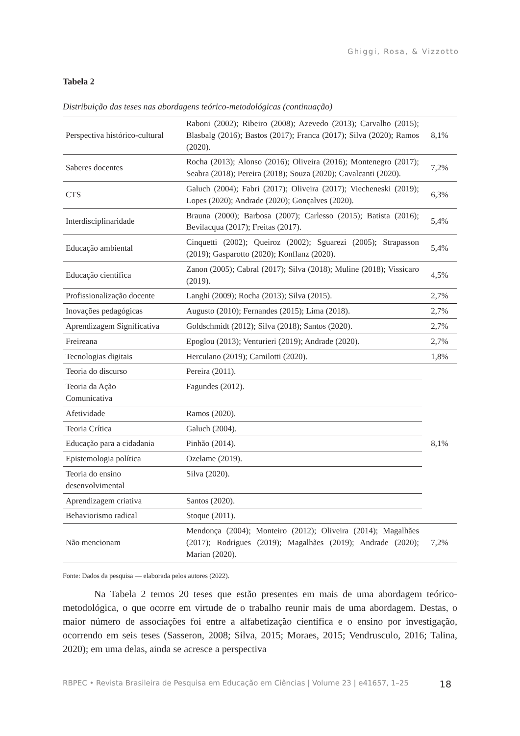Ghiggi, Rosa, & Vizzotto
Tabela 2
Distribuição das teses nas abordagens teórico-metodológicas (continuação)
| Perspectiva histórico-cultural | Raboni (2002); Ribeiro (2008); Azevedo (2013); Carvalho (2015); Blasbalg (2016); Bastos (2017); Franca (2017); Silva (2020); Ramos (2020). | 8,1% |
| Saberes docentes | Rocha (2013); Alonso (2016); Oliveira (2016); Montenegro (2017); Seabra (2018); Pereira (2018); Souza (2020); Cavalcanti (2020). | 7,2% |
| CTS | Galuch (2004); Fabri (2017); Oliveira (2017); Viecheneski (2019); Lopes (2020); Andrade (2020); Gonçalves (2020). | 6,3% |
| Interdisciplinaridade | Brauna (2000); Barbosa (2007); Carlesso (2015); Batista (2016); Bevilacqua (2017); Freitas (2017). | 5,4% |
| Educação ambiental | Cinquetti (2002); Queiroz (2002); Sguarezi (2005); Strapasson (2019); Gasparotto (2020); Konflanz (2020). | 5,4% |
| Educação científica | Zanon (2005); Cabral (2017); Silva (2018); Muline (2018); Vissicaro (2019). | 4,5% |
| Profissionalização docente | Langhi (2009); Rocha (2013); Silva (2015). | 2,7% |
| Inovações pedagógicas | Augusto (2010); Fernandes (2015); Lima (2018). | 2,7% |
| Aprendizagem Significativa | Goldschmidt (2012); Silva (2018); Santos (2020). | 2,7% |
| Freireana | Epoglou (2013); Venturieri (2019); Andrade (2020). | 2,7% |
| Tecnologias digitais | Herculano (2019); Camilotti (2020). | 1,8% |
| Teoria do discurso | Pereira (2011). | 8,1% |
| Teoria da Ação Comunicativa | Fagundes (2012). | |
| Afetividade | Ramos (2020). | |
| Teoria Crítica | Galuch (2004). | |
| Educação para a cidadania | Pinhão (2014). | |
| Epistemologia política | Ozelame (2019). | |
| Teoria do ensino desenvolvimental | Silva (2020). | |
| Aprendizagem criativa | Santos (2020). | |
| Behaviorismo radical | Stoque (2011). | |
| Não mencionam | Mendonça (2004); Monteiro (2012); Oliveira (2014); Magalhães (2017); Rodrigues (2019); Magalhães (2019); Andrade (2020); Marian (2020). | 7,2% |
Fonte: Dados da pesquisa — elaborada pelos autores (2022).
Na Tabela 2 temos 20 teses que estão presentes em mais de uma abordagem teórico-metodológica, o que ocorre em virtude de o trabalho reunir mais de uma abordagem. Destas, o maior número de associações foi entre a alfabetização científica e o ensino por investigação, ocorrendo em seis teses (Sasseron, 2008; Silva, 2015; Moraes, 2015; Vendrusculo, 2016; Talina, 2020); em uma delas, ainda se acresce a perspectiva
RBPEC • Revista Brasileira de Pesquisa em Educação em Ciências | Volume 23 | e41657, 1–25 18